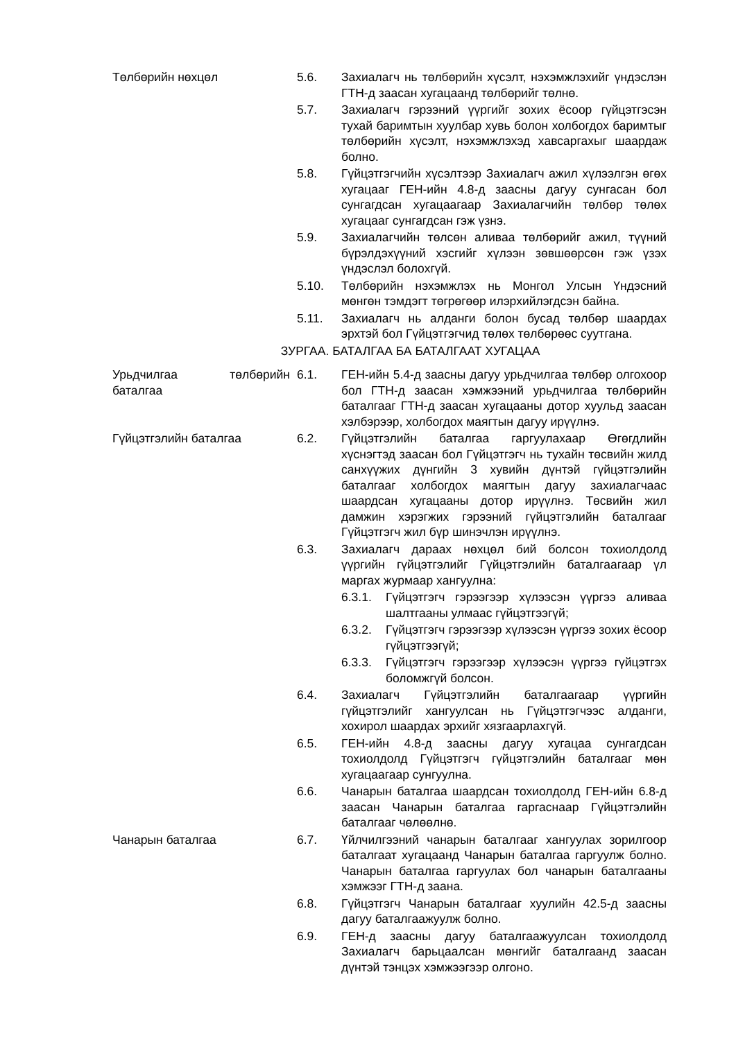Төлбөрийн нөхцөл 5.6. Захиалагч нь төлбөрийн хүсэлт, нэхэмжлэхийг үндэслэн ГТН-д заасан хугацаанд төлбөрийг төлнө.
5.7. Захиалагч гэрээний үүргийг зохих ёсоор гүйцэтгэсэн тухай баримтын хуулбар хувь болон холбогдох баримтыг төлбөрийн хүсэлт, нэхэмжлэхэд хавсаргахыг шаардаж болно.
5.8. Гүйцэтгэгчийн хүсэлтээр Захиалагч ажил хүлээлгэн өгөх хугацааг ГЕН-ийн 4.8-д заасны дагуу сунгасан бол сунгагдсан хугацаагаар Захиалагчийн төлбөр төлөх хугацааг сунгагдсан гэж үзнэ.
5.9. Захиалагчийн төлсөн аливаа төлбөрийг ажил, түүний бүрэлдэхүүний хэсгийг хүлээн зөвшөөрсөн гэж үзэх үндэслэл болохгүй.
5.10. Төлбөрийн нэхэмжлэх нь Монгол Улсын Үндэсний мөнгөн тэмдэгт төгрөгөөр илэрхийлэгдсэн байна.
5.11. Захиалагч нь алданги болон бусад төлбөр шаардах эрхтэй бол Гүйцэтгэгчид төлөх төлбөрөөс суутгана.
ЗУРГАА. БАТАЛГАА БА БАТАЛГААТ ХУГАЦАА
Урьдчилгаа төлбөрийн баталгаа
6.1. ГЕН-ийн 5.4-д заасны дагуу урьдчилгаа төлбөр олгохоор бол ГТН-д заасан хэмжээний урьдчилгаа төлбөрийн баталгааг ГТН-д заасан хугацааны дотор хуульд заасан хэлбэрээр, холбогдох маягтын дагуу ирүүлнэ.
Гүйцэтгэлийн баталгаа 6.2. Гүйцэтгэлийн баталгаа гаргуулахаар Өгөгдлийн хүснэгтэд заасан бол Гүйцэтгэгч нь тухайн төсвийн жилд санхүүжих дүнгийн 3 хувийн дүнтэй гүйцэтгэлийн баталгааг холбогдох маягтын дагуу захиалагчаас шаардсан хугацааны дотор ирүүлнэ. Төсвийн жил дамжин хэрэгжих гэрээний гүйцэтгэлийн баталгааг Гүйцэтгэгч жил бүр шинэчлэн ирүүлнэ.
6.3. Захиалагч дараах нөхцөл бий болсон тохиолдолд үүргийн гүйцэтгэлийг Гүйцэтгэлийн баталгаагаар үл маргах журмаар хангуулна:
6.3.1. Гүйцэтгэгч гэрээгээр хүлээсэн үүргээ аливаа шалтгааны улмаас гүйцэтгээгүй;
6.3.2. Гүйцэтгэгч гэрээгээр хүлээсэн үүргээ зохих ёсоор гүйцэтгээгүй;
6.3.3. Гүйцэтгэгч гэрээгээр хүлээсэн үүргээ гүйцэтгэх боломжгүй болсон.
6.4. Захиалагч Гүйцэтгэлийн баталгаагаар үүргийн гүйцэтгэлийг хангуулсан нь Гүйцэтгэгчээс алданги, хохирол шаардах эрхийг хязгаарлахгүй.
6.5. ГЕН-ийн 4.8-д заасны дагуу хугацаа сунгагдсан тохиолдолд Гүйцэтгэгч гүйцэтгэлийн баталгааг мөн хугацаагаар сунгуулна.
6.6. Чанарын баталгаа шаардсан тохиолдолд ГЕН-ийн 6.8-д заасан Чанарын баталгаа гаргаснаар Гүйцэтгэлийн баталгааг чөлөөлнө.
Чанарын баталгаа 6.7. Үйлчилгээний чанарын баталгааг хангуулах зорилгоор баталгаат хугацаанд Чанарын баталгаа гаргуулж болно. Чанарын баталгаа гаргуулах бол чанарын баталгааны хэмжээг ГТН-д заана.
6.8. Гүйцэтгэгч Чанарын баталгааг хуулийн 42.5-д заасны дагуу баталгаажуулж болно.
6.9. ГЕН-д заасны дагуу баталгаажуулсан тохиолдолд Захиалагч барьцаалсан мөнгийг баталгаанд заасан дүнтэй тэнцэх хэмжээгээр олгоно.